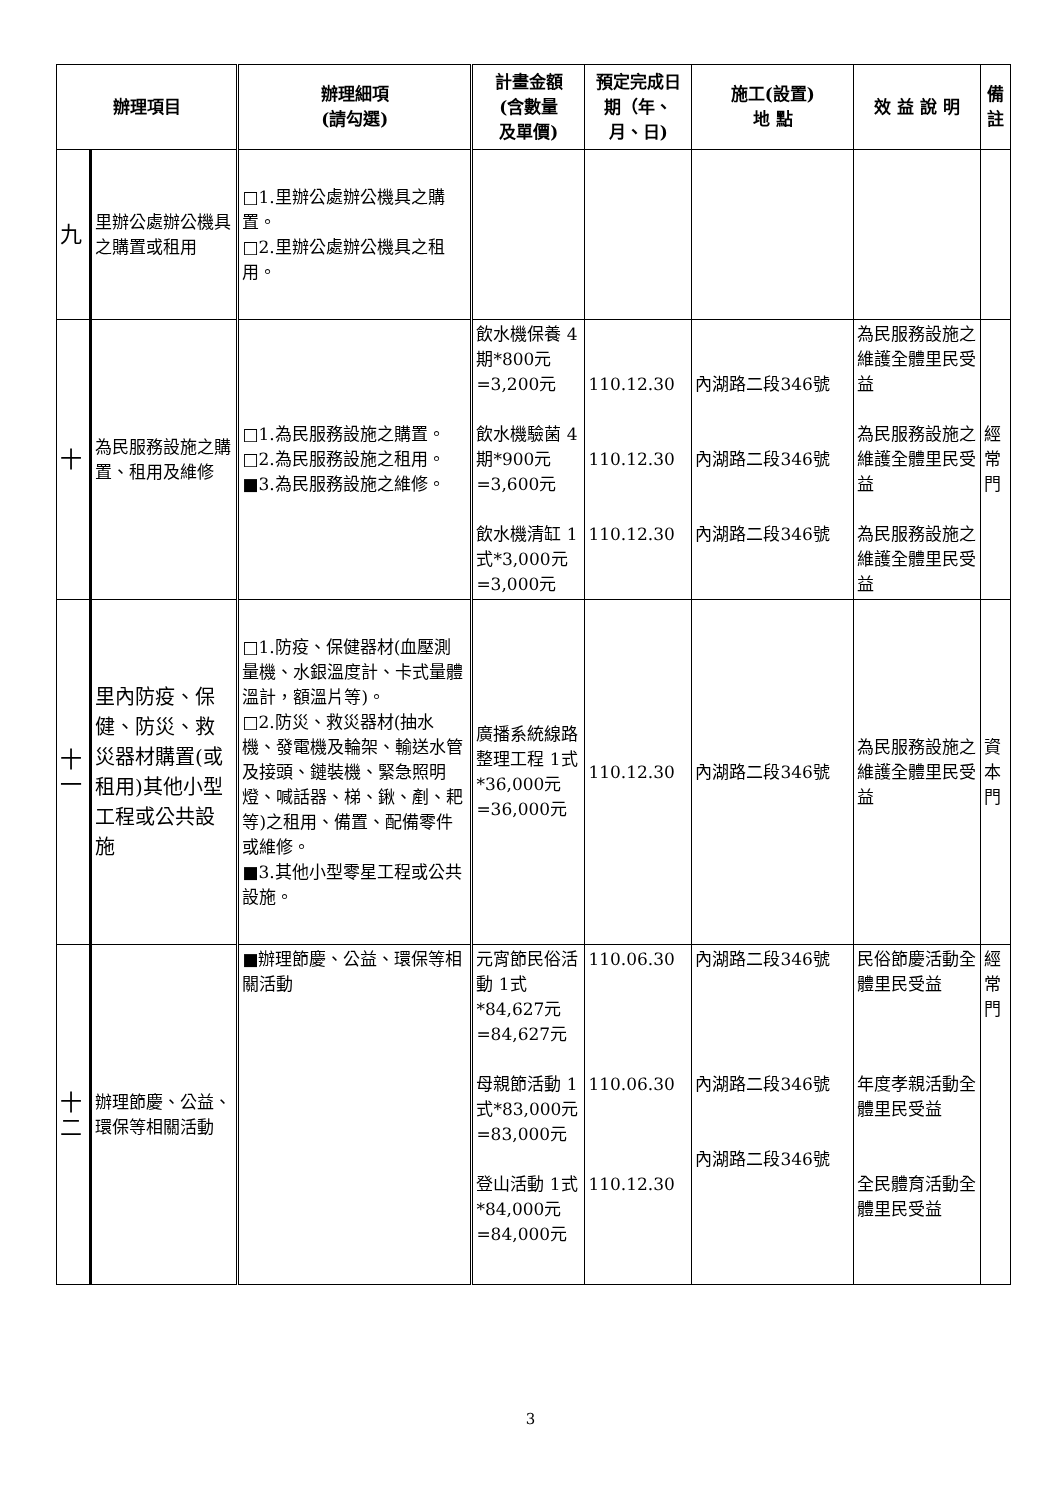| 辦理項目 | | 辦理細項 (請勾選) | 計畫金額 (含數量 及單價) | 預定完成日期（年、月、日) | 施工(設置) 地 點 | 效 益 說 明 | 備 註 |
| --- | --- | --- | --- | --- | --- | --- | --- |
| 九 | 里辦公處辦公機具之購置或租用 | □1.里辦公處辦公機具之購置。 □2.里辦公處辦公機具之租用。 | | | | | |
| 十 | 為民服務設施之購置、租用及維修 | □1.為民服務設施之購置。 □2.為民服務設施之租用。 ■3.為民服務設施之維修。 | 飲水機保養 4期*800元 =3,200元 飲水機驗菌 4期*900元 =3,600元 飲水機清缸 1式*3,000元 =3,000元 | 110.12.30 110.12.30 110.12.30 | 內湖路二段346號 內湖路二段346號 內湖路二段346號 | 為民服務設施之維護全體里民受益 為民服務設施之維護全體里民受益 為民服務設施之維護全體里民受益 | 經常門 |
| 十一 | 里內防疫、保健、防災、救災器材購置(或租用)其他小型工程或公共設施 | □1.防疫、保健器材(血壓測量機、水銀溫度計、卡式量體溫計，額溫片等)。 □2.防災、救災器材(抽水機、發電機及輪架、輸送水管及接頭、鏈裝機、緊急照明燈、喊話器、梯、鍬、剷、耙等)之租用、備置、配備零件或維修。 ■3.其他小型零星工程或公共設施。 | 廣播系統線路整理工程 1式*36,000元 =36,000元 | 110.12.30 | 內湖路二段346號 | 為民服務設施之維護全體里民受益 | 資本門 |
| 十二 | 辦理節慶、公益、環保等相關活動 | ■辦理節慶、公益、環保等相關活動 | 元宵節民俗活動 1式*84,627元 =84,627元 母親節活動 1式*83,000元 =83,000元 登山活動 1式*84,000元 =84,000元 | 110.06.30 110.06.30 110.12.30 | 內湖路二段346號 內湖路二段346號 內湖路二段346號 | 民俗節慶活動全體里民受益 年度孝親活動全體里民受益 全民體育活動全體里民受益 | 經常門 |
3